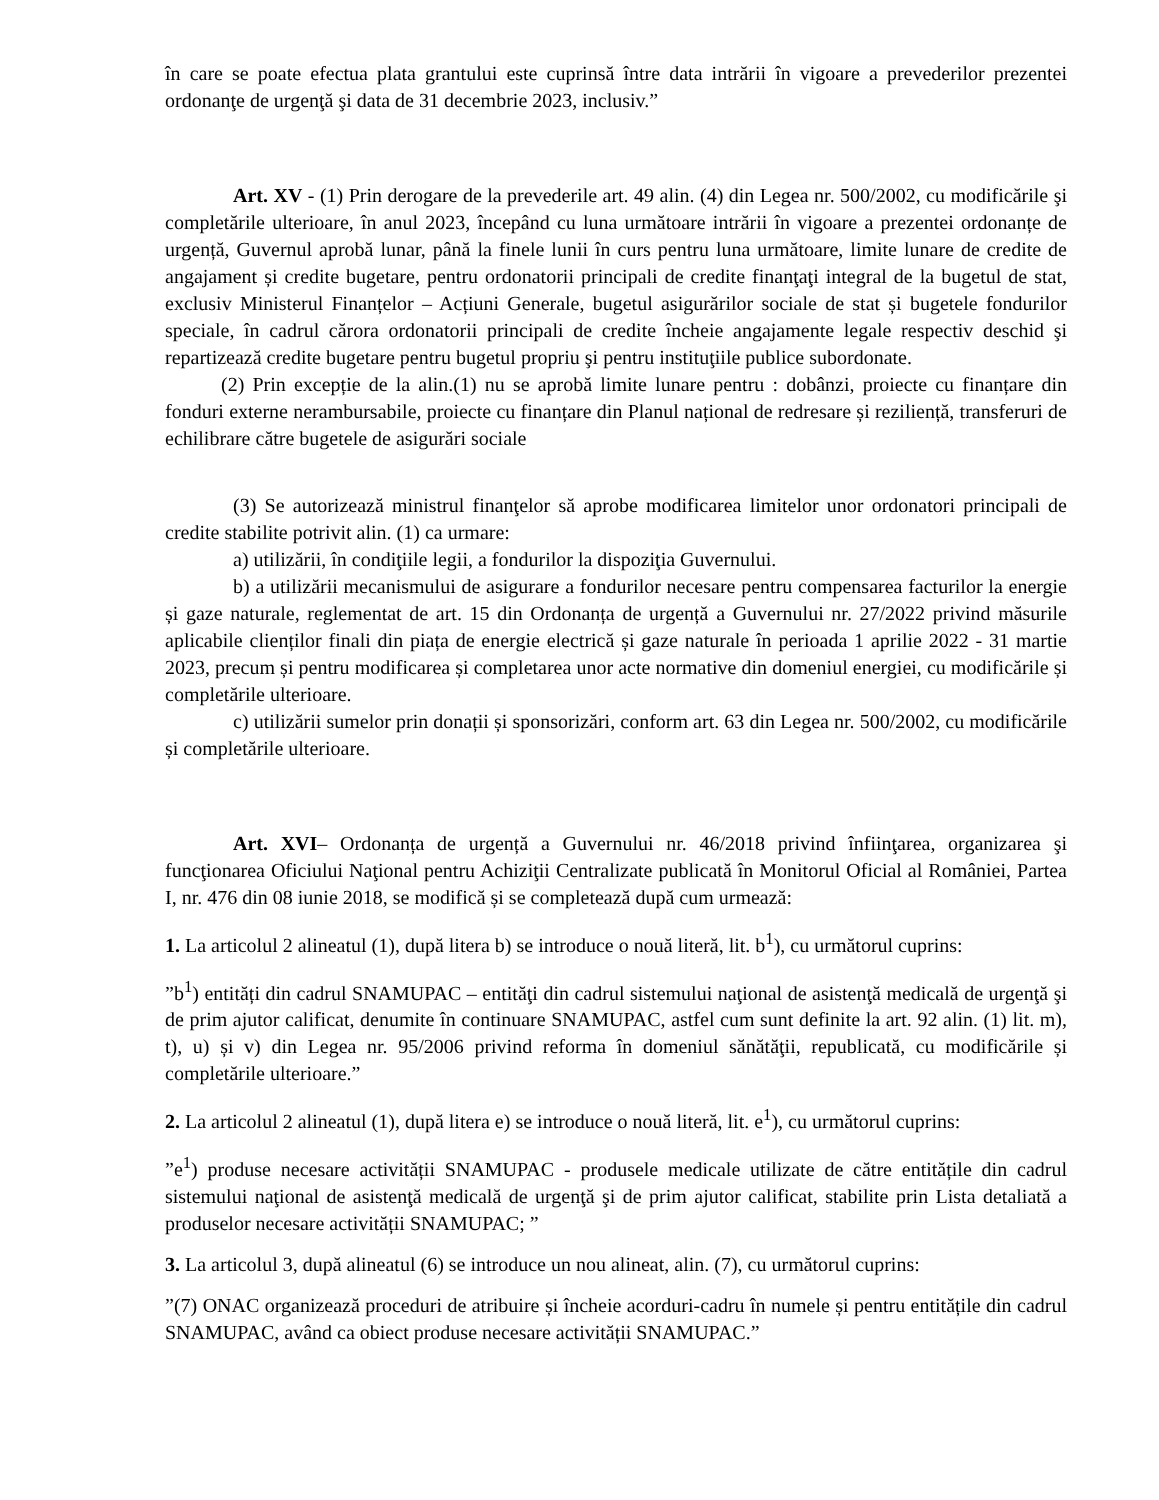în care se poate efectua plata grantului este cuprinsă între data intrării în vigoare a prevederilor prezentei ordonanţe de urgenţă şi data de 31 decembrie 2023, inclusiv.”
Art. XV - (1) Prin derogare de la prevederile art. 49 alin. (4) din Legea nr. 500/2002, cu modificările şi completările ulterioare, în anul 2023, începând cu luna următoare intrării în vigoare a prezentei ordonanțe de urgență, Guvernul aprobă lunar, până la finele lunii în curs pentru luna următoare, limite lunare de credite de angajament și credite bugetare, pentru ordonatorii principali de credite finanţaţi integral de la bugetul de stat, exclusiv Ministerul Finanțelor – Acțiuni Generale, bugetul asigurărilor sociale de stat și bugetele fondurilor speciale, în cadrul cărora ordonatorii principali de credite încheie angajamente legale respectiv deschid şi repartizează credite bugetare pentru bugetul propriu şi pentru instituţiile publice subordonate.
(2) Prin excepție de la alin.(1) nu se aprobă limite lunare pentru : dobânzi, proiecte cu finanțare din fonduri externe nerambursabile, proiecte cu finanțare din Planul național de redresare și reziliență, transferuri de echilibrare către bugetele de asigurări sociale
(3) Se autorizează ministrul finanţelor să aprobe modificarea limitelor unor ordonatori principali de credite stabilite potrivit alin. (1) ca urmare:
a) utilizării, în condiţiile legii, a fondurilor la dispoziţia Guvernului.
b) a utilizării mecanismului de asigurare a fondurilor necesare pentru compensarea facturilor la energie și gaze naturale, reglementat de art. 15 din Ordonanța de urgență a Guvernului nr. 27/2022 privind măsurile aplicabile clienților finali din piața de energie electrică și gaze naturale în perioada 1 aprilie 2022 - 31 martie 2023, precum și pentru modificarea și completarea unor acte normative din domeniul energiei, cu modificările și completările ulterioare.
c) utilizării sumelor prin donații și sponsorizări, conform art. 63 din Legea nr. 500/2002, cu modificările și completările ulterioare.
Art. XVI– Ordonanța de urgență a Guvernului nr. 46/2018 privind înfiinţarea, organizarea şi funcţionarea Oficiului Naţional pentru Achiziţii Centralizate publicată în Monitorul Oficial al României, Partea I, nr. 476 din 08 iunie 2018, se modifică și se completează după cum urmează:
1. La articolul 2 alineatul (1), după litera b) se introduce o nouă literă, lit. b<sup>1</sup>), cu următorul cuprins:
”b<sup>1</sup>) entități din cadrul SNAMUPAC – entităţi din cadrul sistemului naţional de asistenţă medicală de urgenţă şi de prim ajutor calificat, denumite în continuare SNAMUPAC, astfel cum sunt definite la art. 92 alin. (1) lit. m), t), u) și v) din Legea nr. 95/2006 privind reforma în domeniul sănătăţii, republicată, cu modificările și completările ulterioare.”
2. La articolul 2 alineatul (1), după litera e) se introduce o nouă literă, lit. e<sup>1</sup>), cu următorul cuprins:
”e<sup>1</sup>) produse necesare activității SNAMUPAC - produsele medicale utilizate de către entitățile din cadrul sistemului naţional de asistenţă medicală de urgenţă şi de prim ajutor calificat, stabilite prin Lista detaliată a produselor necesare activității SNAMUPAC; ”
3. La articolul 3, după alineatul (6) se introduce un nou alineat, alin. (7), cu următorul cuprins:
”(7) ONAC organizează proceduri de atribuire și încheie acorduri-cadru în numele și pentru entitățile din cadrul SNAMUPAC, având ca obiect produse necesare activității SNAMUPAC.”